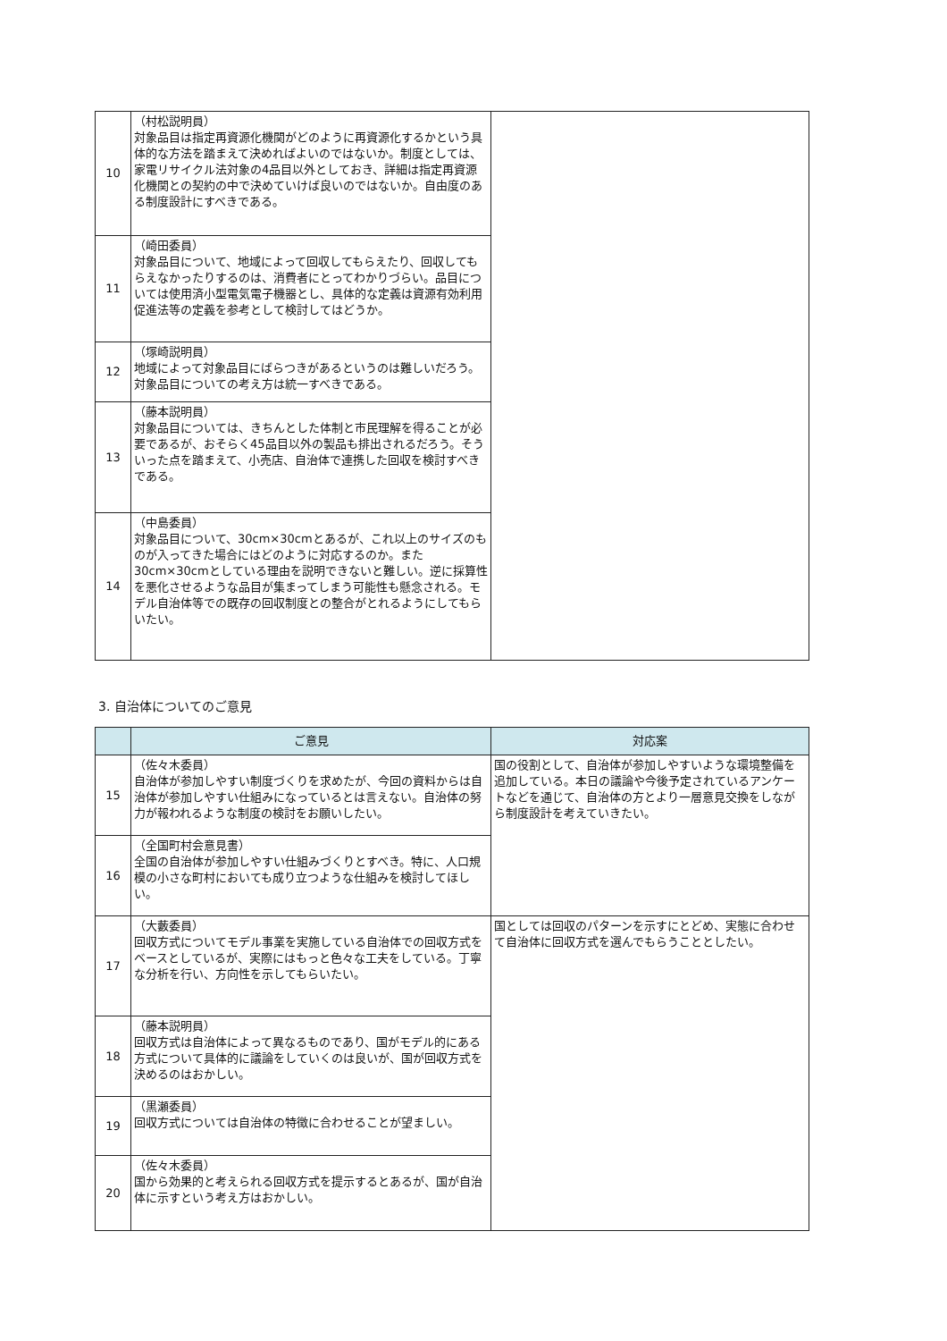| 10 | （村松説明員） 対象品目は指定再資源化機関がどのように再資源化するかという具体的な方法を踏まえて決めればよいのではないか。制度としては、家電リサイクル法対象の4品目以外としておき、詳細は指定再資源化機関との契約の中で決めていけば良いのではないか。自由度のある制度設計にすべきである。 | |
| 11 | （崎田委員） 対象品目について、地域によって回収してもらえたり、回収してもらえなかったりするのは、消費者にとってわかりづらい。品目については使用済小型電気電子機器とし、具体的な定義は資源有効利用促進法等の定義を参考として検討してはどうか。 | |
| 12 | （塚崎説明員） 地域によって対象品目にばらつきがあるというのは難しいだろう。対象品目についての考え方は統一すべきである。 | |
| 13 | （藤本説明員） 対象品目については、きちんとした体制と市民理解を得ることが必要であるが、おそらく45品目以外の製品も排出されるだろう。そういった点を踏まえて、小売店、自治体で連携した回収を検討すべきである。 | |
| 14 | （中島委員） 対象品目について、30cm×30cmとあるが、これ以上のサイズのものが入ってきた場合にはどのように対応するのか。また30cm×30cmとしている理由を説明できないと難しい。逆に採算性を悪化させるような品目が集まってしまう可能性も懸念される。モデル自治体等での既存の回収制度との整合がとれるようにしてもらいたい。 | |
3. 自治体についてのご意見
| | ご意見 | 対応案 |
| --- | --- | --- |
| 15 | （佐々木委員） 自治体が参加しやすい制度づくりを求めたが、今回の資料からは自治体が参加しやすい仕組みになっているとは言えない。自治体の努力が報われるような制度の検討をお願いしたい。 | 国の役割として、自治体が参加しやすいような環境整備を追加している。本日の議論や今後予定されているアンケートなどを通じて、自治体の方とより一層意見交換をしながら制度設計を考えていきたい。 |
| 16 | （全国町村会意見書） 全国の自治体が参加しやすい仕組みづくりとすべき。特に、人口規模の小さな町村においても成り立つような仕組みを検討してほしい。 | |
| 17 | （大藪委員） 回収方式についてモデル事業を実施している自治体での回収方式をベースとしているが、実際にはもっと色々な工夫をしている。丁寧な分析を行い、方向性を示してもらいたい。 | 国としては回収のパターンを示すにとどめ、実態に合わせて自治体に回収方式を選んでもらうこととしたい。 |
| 18 | （藤本説明員） 回収方式は自治体によって異なるものであり、国がモデル的にある方式について具体的に議論をしていくのは良いが、国が回収方式を決めるのはおかしい。 | |
| 19 | （黒瀬委員） 回収方式については自治体の特徴に合わせることが望ましい。 | |
| 20 | （佐々木委員） 国から効果的と考えられる回収方式を提示するとあるが、国が自治体に示すという考え方はおかしい。 | |